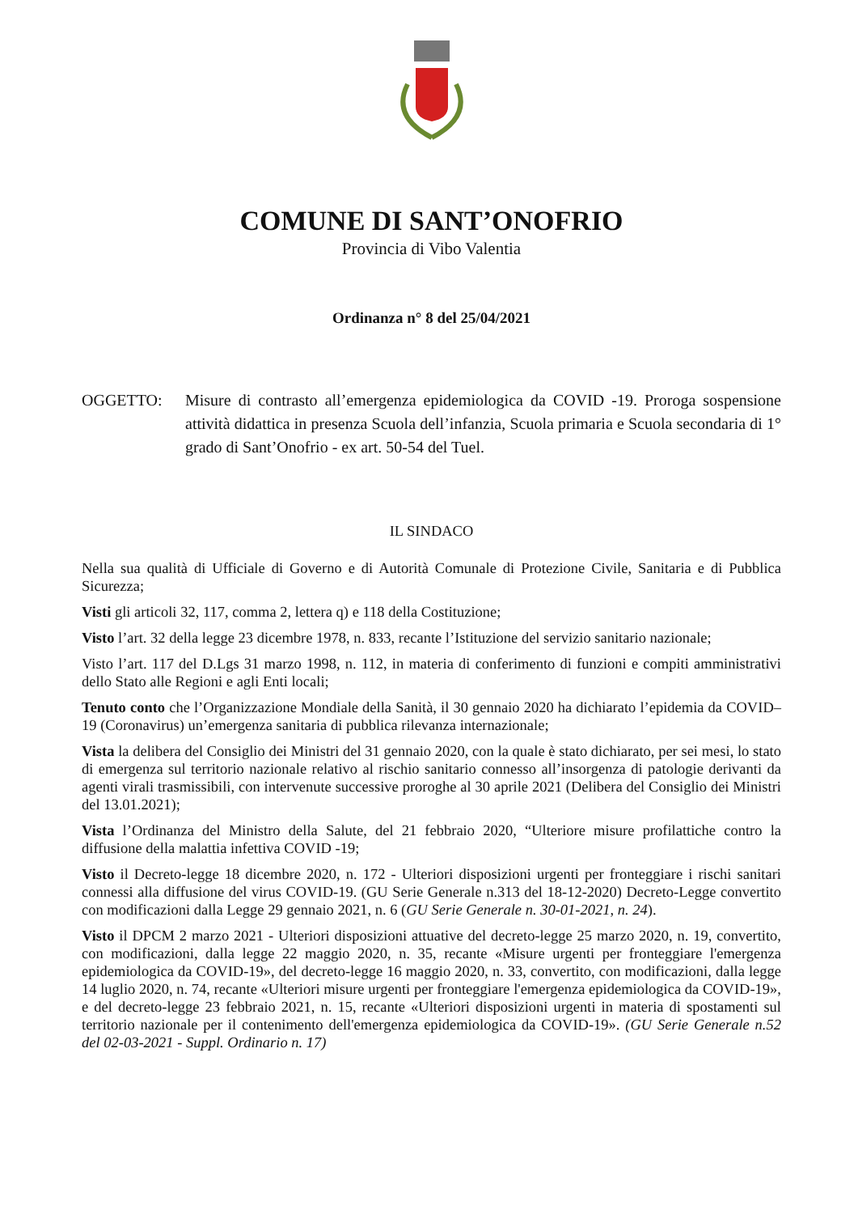COMUNE DI SANT’ONOFRIO
Provincia di Vibo Valentia
Ordinanza n° 8 del 25/04/2021
OGGETTO: Misure di contrasto all’emergenza epidemiologica da COVID -19. Proroga sospensione attività didattica in presenza Scuola dell’infanzia, Scuola primaria e Scuola secondaria di 1° grado di Sant’Onofrio - ex art. 50-54 del Tuel.
IL SINDACO
Nella sua qualità di Ufficiale di Governo e di Autorità Comunale di Protezione Civile, Sanitaria e di Pubblica Sicurezza;
Visti gli articoli 32, 117, comma 2, lettera q) e 118 della Costituzione;
Visto l’art. 32 della legge 23 dicembre 1978, n. 833, recante l’Istituzione del servizio sanitario nazionale;
Visto l’art. 117 del D.Lgs 31 marzo 1998, n. 112, in materia di conferimento di funzioni e compiti amministrativi dello Stato alle Regioni e agli Enti locali;
Tenuto conto che l’Organizzazione Mondiale della Sanità, il 30 gennaio 2020 ha dichiarato l’epidemia da COVID–19 (Coronavirus) un’emergenza sanitaria di pubblica rilevanza internazionale;
Vista la delibera del Consiglio dei Ministri del 31 gennaio 2020, con la quale è stato dichiarato, per sei mesi, lo stato di emergenza sul territorio nazionale relativo al rischio sanitario connesso all’insorgenza di patologie derivanti da agenti virali trasmissibili, con intervenute successive proroghe al 30 aprile 2021 (Delibera del Consiglio dei Ministri del 13.01.2021);
Vista l’Ordinanza del Ministro della Salute, del 21 febbraio 2020, “Ulteriore misure profilattiche contro la diffusione della malattia infettiva COVID -19;
Visto il Decreto-legge 18 dicembre 2020, n. 172 - Ulteriori disposizioni urgenti per fronteggiare i rischi sanitari connessi alla diffusione del virus COVID-19. (GU Serie Generale n.313 del 18-12-2020) Decreto-Legge convertito con modificazioni dalla Legge 29 gennaio 2021, n. 6 (GU Serie Generale n. 30-01-2021, n. 24).
Visto il DPCM 2 marzo 2021 - Ulteriori disposizioni attuative del decreto-legge 25 marzo 2020, n. 19, convertito, con modificazioni, dalla legge 22 maggio 2020, n. 35, recante «Misure urgenti per fronteggiare l'emergenza epidemiologica da COVID-19», del decreto-legge 16 maggio 2020, n. 33, convertito, con modificazioni, dalla legge 14 luglio 2020, n. 74, recante «Ulteriori misure urgenti per fronteggiare l'emergenza epidemiologica da COVID-19», e del decreto-legge 23 febbraio 2021, n. 15, recante «Ulteriori disposizioni urgenti in materia di spostamenti sul territorio nazionale per il contenimento dell'emergenza epidemiologica da COVID-19». (GU Serie Generale n.52 del 02-03-2021 - Suppl. Ordinario n. 17)